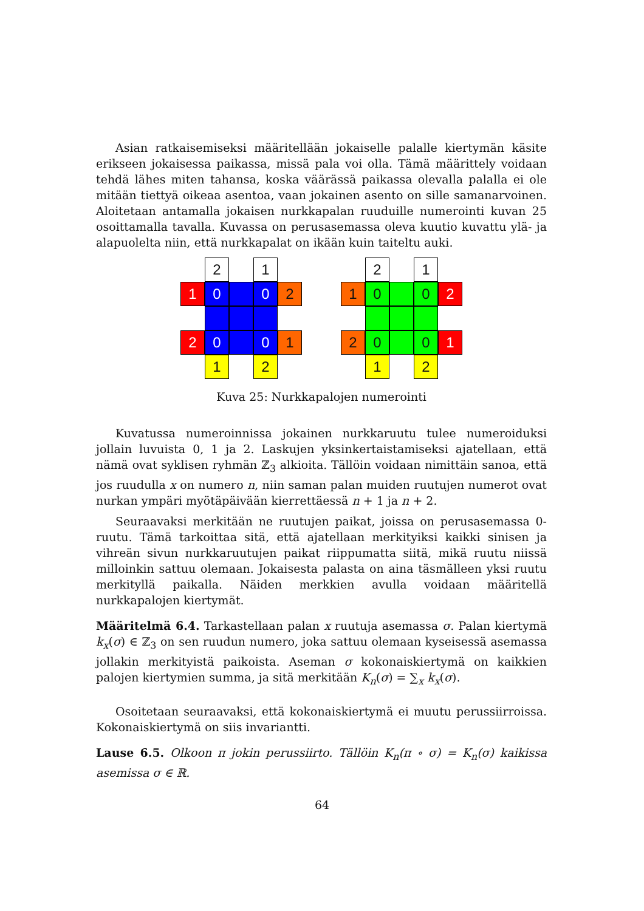Asian ratkaisemiseksi määritellään jokaiselle palalle kiertymän käsite erikseen jokaisessa paikassa, missä pala voi olla. Tämä määrittely voidaan tehdä lähes miten tahansa, koska väärässä paikassa olevalla palalla ei ole mitään tiettyä oikeaa asentoa, vaan jokainen asento on sille samanarvoinen. Aloitetaan antamalla jokaisen nurkkapalan ruuduille numerointi kuvan 25 osoittamalla tavalla. Kuvassa on perusasemassa oleva kuutio kuvattu ylä- ja alapuolelta niin, että nurkkapalat on ikään kuin taiteltu auki.
2
1
1
0
0
2
2
0
0
1
1
2
2
1
1
0
0
2
2
0
0
1
1
2
Kuva 25: Nurkkapalojen numerointi
Kuvatussa numeroinnissa jokainen nurkkaruutu tulee numeroiduksi jollain luvuista 0, 1 ja 2. Laskujen yksinkertaistamiseksi ajatellaan, että nämä ovat syklisen ryhmän ℤ<sub>3</sub> alkioita. Tällöin voidaan nimittäin sanoa, että jos ruudulla x on numero n, niin saman palan muiden ruutujen numerot ovat nurkan ympäri myötäpäivään kierrettäessä n + 1 ja n + 2.
Seuraavaksi merkitään ne ruutujen paikat, joissa on perusasemassa 0-ruutu. Tämä tarkoittaa sitä, että ajatellaan merkityiksi kaikki sinisen ja vihreän sivun nurkkaruutujen paikat riippumatta siitä, mikä ruutu niissä milloinkin sattuu olemaan. Jokaisesta palasta on aina täsmälleen yksi ruutu merkityllä paikalla. Näiden merkkien avulla voidaan määritellä nurkkapalojen kiertymät.
Määritelmä 6.4. Tarkastellaan palan x ruutuja asemassa σ. Palan kiertymä k<sub>x</sub>(σ) ∈ ℤ<sub>3</sub> on sen ruudun numero, joka sattuu olemaan kyseisessä asemassa jollakin merkityistä paikoista. Aseman σ kokonaiskiertymä on kaikkien palojen kiertymien summa, ja sitä merkitään K<sub>n</sub>(σ) = ∑<sub>x</sub> k<sub>x</sub>(σ).
Osoitetaan seuraavaksi, että kokonaiskiertymä ei muutu perussiirroissa. Kokonaiskiertymä on siis invariantti.
Lause 6.5. Olkoon π jokin perussiirto. Tällöin K<sub>n</sub>(π ∘ σ) = K<sub>n</sub>(σ) kaikissa asemissa σ ∈ ℝ.
64